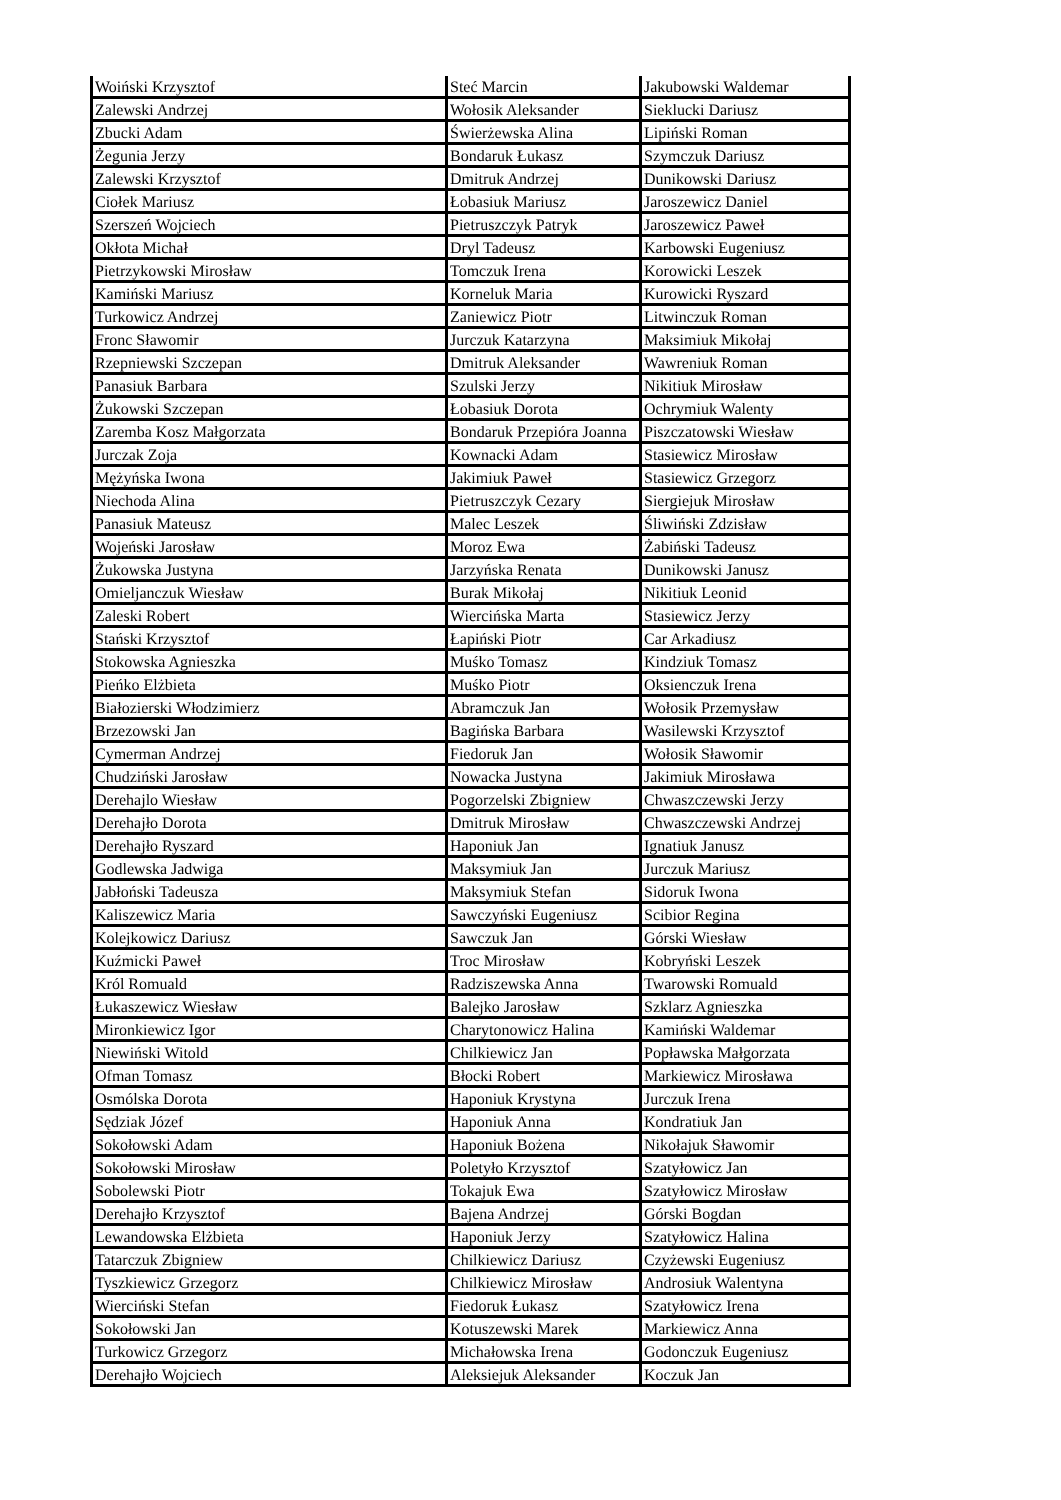| Woiński Krzysztof | Steć Marcin | Jakubowski Waldemar |
| Zalewski Andrzej | Wołosik Aleksander | Sieklucki Dariusz |
| Zbucki Adam | Świerżewska Alina | Lipiński Roman |
| Żegunia Jerzy | Bondaruk Łukasz | Szymczuk Dariusz |
| Zalewski Krzysztof | Dmitruk Andrzej | Dunikowski Dariusz |
| Ciołek Mariusz | Łobasiuk Mariusz | Jaroszewicz Daniel |
| Szerszeń Wojciech | Pietruszczyk Patryk | Jaroszewicz Paweł |
| Okłota Michał | Dryl Tadeusz | Karbowski Eugeniusz |
| Pietrzykowski Mirosław | Tomczuk Irena | Korowicki Leszek |
| Kamiński Mariusz | Korneluk Maria | Kurowicki Ryszard |
| Turkowicz Andrzej | Zaniewicz Piotr | Litwinczuk Roman |
| Fronc Sławomir | Jurczuk Katarzyna | Maksimiuk Mikołaj |
| Rzepniewski Szczepan | Dmitruk Aleksander | Wawreniuk Roman |
| Panasiuk Barbara | Szulski Jerzy | Nikitiuk Mirosław |
| Żukowski Szczepan | Łobasiuk Dorota | Ochrymiuk Walenty |
| Zaremba Kosz Małgorzata | Bondaruk Przepióra Joanna | Piszczatowski Wiesław |
| Jurczak Zoja | Kownacki Adam | Stasiewicz Mirosław |
| Mężyńska Iwona | Jakimiuk Paweł | Stasiewicz Grzegorz |
| Niechoda Alina | Pietruszczyk Cezary | Siergiejuk Mirosław |
| Panasiuk Mateusz | Malec Leszek | Śliwiński Zdzisław |
| Wojeński Jarosław | Moroz Ewa | Żabiński Tadeusz |
| Żukowska Justyna | Jarzyńska Renata | Dunikowski Janusz |
| Omieljanczuk Wiesław | Burak Mikołaj | Nikitiuk Leonid |
| Zaleski Robert | Wiercińska Marta | Stasiewicz Jerzy |
| Stański Krzysztof | Łapiński Piotr | Car Arkadiusz |
| Stokowska Agnieszka | Muśko Tomasz | Kindziuk Tomasz |
| Pieńko Elżbieta | Muśko Piotr | Oksienczuk Irena |
| Białozierski Włodzimierz | Abramczuk Jan | Wołosik Przemysław |
| Brzezowski Jan | Bagińska Barbara | Wasilewski Krzysztof |
| Cymerman Andrzej | Fiedoruk Jan | Wołosik Sławomir |
| Chudziński Jarosław | Nowacka Justyna | Jakimiuk Mirosława |
| Derehajlo Wiesław | Pogorzelski Zbigniew | Chwaszczewski Jerzy |
| Derehajło Dorota | Dmitruk Mirosław | Chwaszczewski Andrzej |
| Derehajło Ryszard | Haponiuk Jan | Ignatiuk Janusz |
| Godlewska Jadwiga | Maksymiuk Jan | Jurczuk Mariusz |
| Jabłoński Tadeusza | Maksymiuk Stefan | Sidoruk Iwona |
| Kaliszewicz Maria | Sawczyński Eugeniusz | Scibior Regina |
| Kolejkowicz Dariusz | Sawczuk Jan | Górski Wiesław |
| Kuźmicki Paweł | Troc Mirosław | Kobryński Leszek |
| Król Romuald | Radziszewska Anna | Twarowski Romuald |
| Łukaszewicz Wiesław | Balejko Jarosław | Szklarz Agnieszka |
| Mironkiewicz Igor | Charytonowicz Halina | Kamiński Waldemar |
| Niewiński Witold | Chilkiewicz Jan | Popławska Małgorzata |
| Ofman Tomasz | Błocki Robert | Markiewicz Mirosława |
| Osmólska Dorota | Haponiuk Krystyna | Jurczuk Irena |
| Sędziak Józef | Haponiuk Anna | Kondratiuk Jan |
| Sokołowski Adam | Haponiuk Bożena | Nikołajuk Sławomir |
| Sokołowski Mirosław | Poletyło Krzysztof | Szatyłowicz Jan |
| Sobolewski Piotr | Tokajuk Ewa | Szatyłowicz Mirosław |
| Derehajło Krzysztof | Bajena Andrzej | Górski Bogdan |
| Lewandowska Elżbieta | Haponiuk Jerzy | Szatyłowicz Halina |
| Tatarczuk Zbigniew | Chilkiewicz Dariusz | Czyżewski Eugeniusz |
| Tyszkiewicz Grzegorz | Chilkiewicz Mirosław | Androsiuk Walentyna |
| Wierciński Stefan | Fiedoruk Łukasz | Szatyłowicz Irena |
| Sokołowski Jan | Kotuszewski Marek | Markiewicz Anna |
| Turkowicz Grzegorz | Michałowska Irena | Godonczuk Eugeniusz |
| Derehajło Wojciech | Aleksiejuk Aleksander | Koczuk Jan |